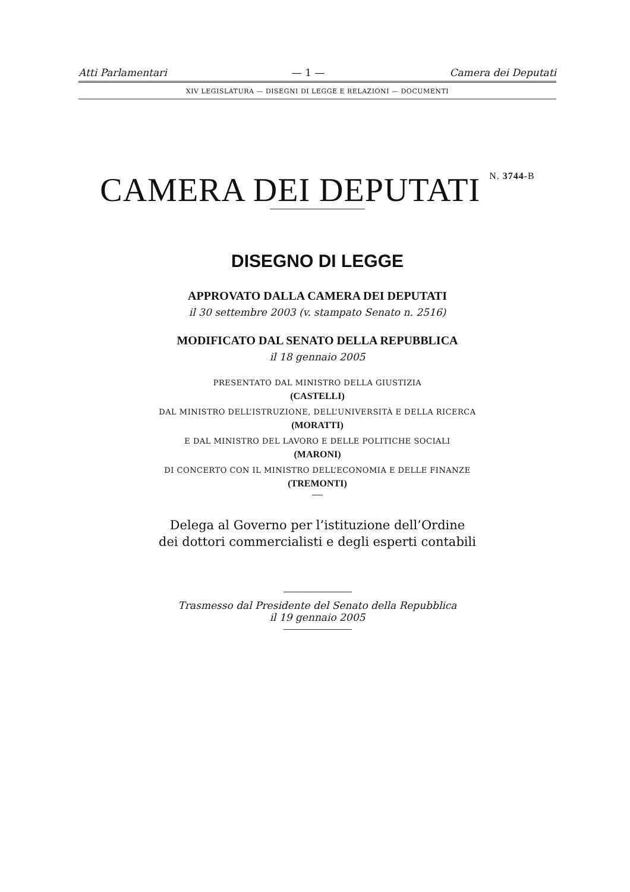Atti Parlamentari — 1 — Camera dei Deputati
XIV LEGISLATURA — DISEGNI DI LEGGE E RELAZIONI — DOCUMENTI
CAMERA DEI DEPUTATI N. 3744-B
DISEGNO DI LEGGE
APPROVATO DALLA CAMERA DEI DEPUTATI
il 30 settembre 2003 (v. stampato Senato n. 2516)
MODIFICATO DAL SENATO DELLA REPUBBLICA
il 18 gennaio 2005
PRESENTATO DAL MINISTRO DELLA GIUSTIZIA
(CASTELLI)
DAL MINISTRO DELL’ISTRUZIONE, DELL’UNIVERSITÀ E DELLA RICERCA
(MORATTI)
E DAL MINISTRO DEL LAVORO E DELLE POLITICHE SOCIALI
(MARONI)
DI CONCERTO CON IL MINISTRO DELL’ECONOMIA E DELLE FINANZE
(TREMONTI)
Delega al Governo per l’istituzione dell’Ordine
dei dottori commercialisti e degli esperti contabili
Trasmesso dal Presidente del Senato della Repubblica
il 19 gennaio 2005